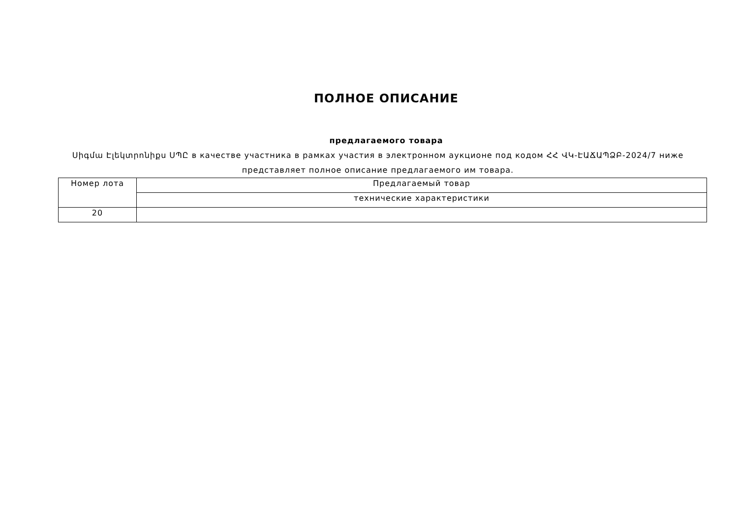ПОЛНОЕ ОПИСАНИЕ
предлагаемого товара
Սիգմա Էլեկտրոնիքս ՍՊԸ в качестве участника в рамках участия в электронном аукционе под кодом ՀՀ ՎԿ-ԷԱՃԱՊՁԲ-2024/7 ниже представляет полное описание предлагаемого им товара.
| Номер лота | Предлагаемый товар |
| | технические характеристики |
| 20 | |